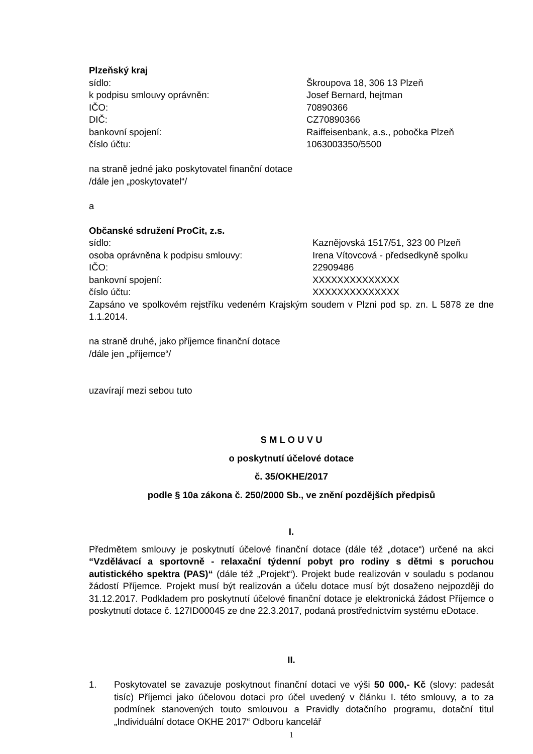Plzeňský kraj
sídlo: Škroupova 18, 306 13 Plzeň
k podpisu smlouvy oprávněn: Josef Bernard, hejtman
IČO: 70890366
DIČ: CZ70890366
bankovní spojení: Raiffeisenbank, a.s., pobočka Plzeň
číslo účtu: 1063003350/5500
na straně jedné jako poskytovatel finanční dotace
/dále jen „poskytovatel“/
a
Občanské sdružení ProCit, z.s.
sídlo: Kaznějovská 1517/51, 323 00 Plzeň
osoba oprávněna k podpisu smlouvy: Irena Vítovcová - předsedkyně spolku
IČO: 22909486
bankovní spojení: XXXXXXXXXXXXXX
číslo účtu: XXXXXXXXXXXXXX
Zapsáno ve spolkovém rejstříku vedeném Krajským soudem v Plzni pod sp. zn. L 5878 ze dne 1.1.2014.
na straně druhé, jako příjemce finanční dotace
/dále jen „příjemce“/
uzavírají mezi sebou tuto
S M L O U V U
o poskytnutí účelové dotace
č. 35/OKHE/2017
podle § 10a zákona č. 250/2000 Sb., ve znění pozdějších předpisů
I.
Předmětem smlouvy je poskytnutí účelové finanční dotace (dále též „dotace“) určené na akci “Vzdělávací a sportovně - relaxační týdenní pobyt pro rodiny s dětmi s poruchou autistického spektra (PAS)“ (dále též „Projekt“). Projekt bude realizován v souladu s podanou žádostí Příjemce. Projekt musí být realizován a účelu dotace musí být dosaženo nejpozději do 31.12.2017. Podkladem pro poskytnutí účelové finanční dotace je elektronická žádost Příjemce o poskytnutí dotace č. 127ID00045 ze dne 22.3.2017, podaná prostřednictvím systému eDotace.
II.
1. Poskytovatel se zavazuje poskytnout finanční dotaci ve výši 50 000,- Kč (slovy: padesát tisíc) Příjemci jako účelovou dotaci pro účel uvedený v článku I. této smlouvy, a to za podmínek stanovených touto smlouvou a Pravidly dotačního programu, dotační titul „Individuální dotace OKHE 2017“ Odboru kancelář
1